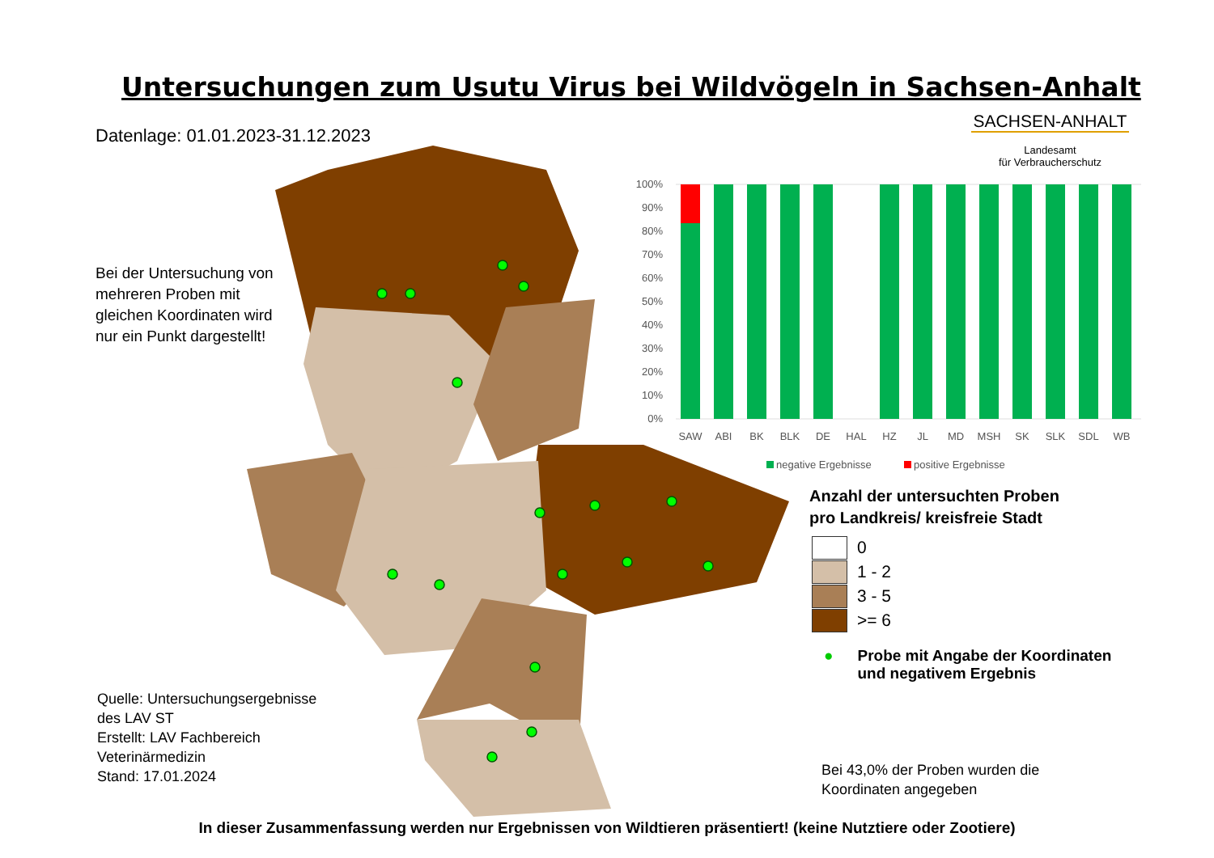Untersuchungen zum Usutu Virus bei Wildvögeln in Sachsen-Anhalt
Datenlage: 01.01.2023-31.12.2023
Bei der Untersuchung von mehreren Proben mit gleichen Koordinaten wird nur ein Punkt dargestellt!
SACHSEN-ANHALT
Landesamt
für Verbraucherschutz
100%
90%
80%
70%
60%
50%
40%
30%
20%
10%
0%
SAW
ABI
BK
BLK
DE
HAL
HZ
JL
MD
MSH
SK
SLK
SDL
WB
negative Ergebnisse
positive Ergebnisse
Anzahl der untersuchten Proben
pro Landkreis/ kreisfreie Stadt
0
1 - 2
3 - 5
>= 6
● Probe mit Angabe der Koordinaten
und negativem Ergebnis
Quelle: Untersuchungsergebnisse
des LAV ST
Erstellt: LAV Fachbereich
Veterinärmedizin
Stand: 17.01.2024
Bei 43,0% der Proben wurden die
Koordinaten angegeben
In dieser Zusammenfassung werden nur Ergebnissen von Wildtieren präsentiert! (keine Nutztiere oder Zootiere)